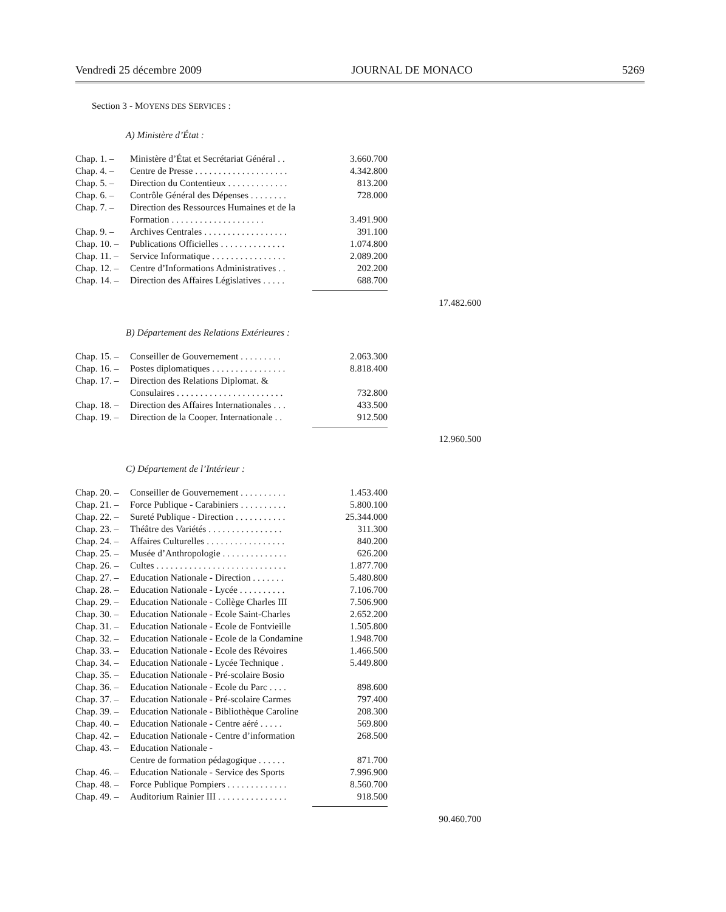Vendredi 25 décembre 2009 JOURNAL DE MONACO 5269
Section 3 - MOYENS DES SERVICES :
A) Ministère d’État :
| Chap. 1. – | Ministère d’État et Secrétariat Général . . | 3.660.700 | |
| Chap. 4. – | Centre de Presse . . . . . . . . . . . . . . . . . . . . | 4.342.800 | |
| Chap. 5. – | Direction du Contentieux . . . . . . . . . . . . . | 813.200 | |
| Chap. 6. – | Contrôle Général des Dépenses . . . . . . . . | 728.000 | |
| Chap. 7. – | Direction des Ressources Humaines et de la Formation . . . . . . . . . . . . . . . . . . . . | 3.491.900 | |
| Chap. 9. – | Archives Centrales . . . . . . . . . . . . . . . . . . | 391.100 | |
| Chap. 10. – | Publications Officielles . . . . . . . . . . . . . . | 1.074.800 | |
| Chap. 11. – | Service Informatique . . . . . . . . . . . . . . . . | 2.089.200 | |
| Chap. 12. – | Centre d’Informations Administratives . . | 202.200 | |
| Chap. 14. – | Direction des Affaires Législatives . . . . . | 688.700 | |
| | | | 17.482.600 |
B) Département des Relations Extérieures :
| Chap. 15. – | Conseiller de Gouvernement . . . . . . . . . | 2.063.300 | |
| Chap. 16. – | Postes diplomatiques . . . . . . . . . . . . . . . . | 8.818.400 | |
| Chap. 17. – | Direction des Relations Diplomat. & Consulaires . . . . . . . . . . . . . . . . . . . . . . . | 732.800 | |
| Chap. 18. – | Direction des Affaires Internationales . . . | 433.500 | |
| Chap. 19. – | Direction de la Cooper. Internationale . . | 912.500 | |
| | | | 12.960.500 |
C) Département de l’Intérieur :
| Chap. 20. – | Conseiller de Gouvernement . . . . . . . . . . | 1.453.400 | |
| Chap. 21. – | Force Publique - Carabiniers . . . . . . . . . . | 5.800.100 | |
| Chap. 22. – | Sureté Publique - Direction . . . . . . . . . . . | 25.344.000 | |
| Chap. 23. – | Théâtre des Variétés . . . . . . . . . . . . . . . . | 311.300 | |
| Chap. 24. – | Affaires Culturelles . . . . . . . . . . . . . . . . . | 840.200 | |
| Chap. 25. – | Musée d’Anthropologie . . . . . . . . . . . . . . | 626.200 | |
| Chap. 26. – | Cultes . . . . . . . . . . . . . . . . . . . . . . . . . . . . | 1.877.700 | |
| Chap. 27. – | Education Nationale - Direction . . . . . . . | 5.480.800 | |
| Chap. 28. – | Education Nationale - Lycée . . . . . . . . . . | 7.106.700 | |
| Chap. 29. – | Education Nationale - Collège Charles III | 7.506.900 | |
| Chap. 30. – | Education Nationale - Ecole Saint-Charles | 2.652.200 | |
| Chap. 31. – | Education Nationale - Ecole de Fontvieille | 1.505.800 | |
| Chap. 32. – | Education Nationale - Ecole de la Condamine | 1.948.700 | |
| Chap. 33. – | Education Nationale - Ecole des Révoires | 1.466.500 | |
| Chap. 34. – | Education Nationale - Lycée Technique . | 5.449.800 | |
| Chap. 35. – | Education Nationale - Pré-scolaire Bosio | | |
| Chap. 36. – | Education Nationale - Ecole du Parc . . . . | 898.600 | |
| Chap. 37. – | Education Nationale - Pré-scolaire Carmes | 797.400 | |
| Chap. 39. – | Education Nationale - Bibliothèque Caroline | 208.300 | |
| Chap. 40. – | Education Nationale - Centre aéré . . . . . | 569.800 | |
| Chap. 42. – | Education Nationale - Centre d’information | 268.500 | |
| Chap. 43. – | Education Nationale - Centre de formation pédagogique . . . . . . | 871.700 | |
| Chap. 46. – | Education Nationale - Service des Sports | 7.996.900 | |
| Chap. 48. – | Force Publique Pompiers . . . . . . . . . . . . . | 8.560.700 | |
| Chap. 49. – | Auditorium Rainier III . . . . . . . . . . . . . . . | 918.500 | |
| | | | 90.460.700 |